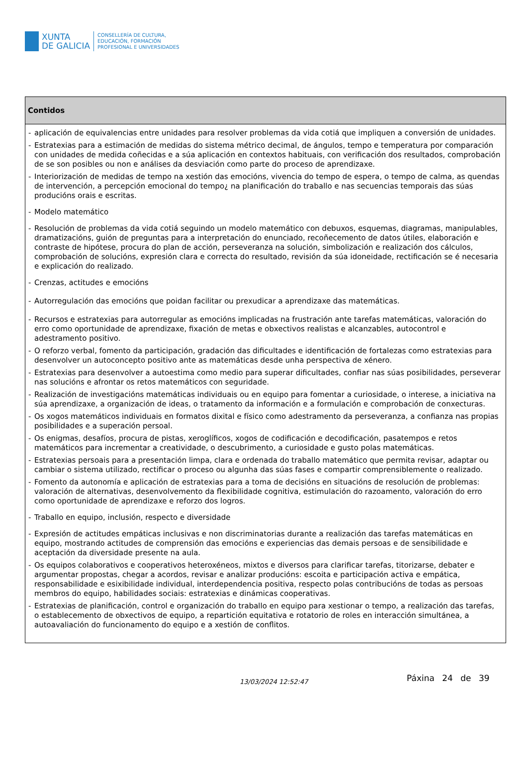XUNTA
DE GALICIA
CONSELLERÍA DE CULTURA,
EDUCACIÓN, FORMACIÓN
PROFESIONAL E UNIVERSIDADES
| Contidos |
| --- |
| - aplicación de equivalencias entre unidades para resolver problemas da vida cotiá que impliquen a conversión de unidades. - Estratexias para a estimación de medidas do sistema métrico decimal, de ángulos, tempo e temperatura por comparación con unidades de medida coñecidas e a súa aplicación en contextos habituais, con verificación dos resultados, comprobación de se son posibles ou non e análises da desviación como parte do proceso de aprendizaxe. - Interiorización de medidas de tempo na xestión das emocións, vivencia do tempo de espera, o tempo de calma, as quendas de intervención, a percepción emocional do tempo¿ na planificación do traballo e nas secuencias temporais das súas producións orais e escritas. - Modelo matemático - Resolución de problemas da vida cotiá seguindo un modelo matemático con debuxos, esquemas, diagramas, manipulables, dramatizacións, guión de preguntas para a interpretación do enunciado, recoñecemento de datos útiles, elaboración e contraste de hipótese, procura do plan de acción, perseveranza na solución, simbolización e realización dos cálculos, comprobación de solucións, expresión clara e correcta do resultado, revisión da súa idoneidade, rectificación se é necesaria e explicación do realizado. - Crenzas, actitudes e emocións - Autorregulación das emocións que poidan facilitar ou prexudicar a aprendizaxe das matemáticas. - Recursos e estratexias para autorregular as emocións implicadas na frustración ante tarefas matemáticas, valoración do erro como oportunidade de aprendizaxe, fixación de metas e obxectivos realistas e alcanzables, autocontrol e adestramento positivo. - O reforzo verbal, fomento da participación, gradación das dificultades e identificación de fortalezas como estratexias para desenvolver un autoconcepto positivo ante as matemáticas desde unha perspectiva de xénero. - Estratexias para desenvolver a autoestima como medio para superar dificultades, confiar nas súas posibilidades, perseverar nas solucións e afrontar os retos matemáticos con seguridade. - Realización de investigacións matemáticas individuais ou en equipo para fomentar a curiosidade, o interese, a iniciativa na súa aprendizaxe, a organización de ideas, o tratamento da información e a formulación e comprobación de conxecturas. - Os xogos matemáticos individuais en formatos dixital e físico como adestramento da perseveranza, a confianza nas propias posibilidades e a superación persoal. - Os enigmas, desafíos, procura de pistas, xeroglíficos, xogos de codificación e decodificación, pasatempos e retos matemáticos para incrementar a creatividade, o descubrimento, a curiosidade e gusto polas matemáticas. - Estratexias persoais para a presentación limpa, clara e ordenada do traballo matemático que permita revisar, adaptar ou cambiar o sistema utilizado, rectificar o proceso ou algunha das súas fases e compartir comprensiblemente o realizado. - Fomento da autonomía e aplicación de estratexias para a toma de decisións en situacións de resolución de problemas: valoración de alternativas, desenvolvemento da flexibilidade cognitiva, estimulación do razoamento, valoración do erro como oportunidade de aprendizaxe e reforzo dos logros. - Traballo en equipo, inclusión, respecto e diversidade - Expresión de actitudes empáticas inclusivas e non discriminatorias durante a realización das tarefas matemáticas en equipo, mostrando actitudes de comprensión das emocións e experiencias das demais persoas e de sensibilidade e aceptación da diversidade presente na aula. - Os equipos colaborativos e cooperativos heteroxéneos, mixtos e diversos para clarificar tarefas, titorizarse, debater e argumentar propostas, chegar a acordos, revisar e analizar producións: escoita e participación activa e empática, responsabilidade e esixibilidade individual, interdependencia positiva, respecto polas contribucións de todas as persoas membros do equipo, habilidades sociais: estratexias e dinámicas cooperativas. - Estratexias de planificación, control e organización do traballo en equipo para xestionar o tempo, a realización das tarefas, o establecemento de obxectivos de equipo, a repartición equitativa e rotatorio de roles en interacción simultánea, a autoavaliación do funcionamento do equipo e a xestión de conflitos. |
13/03/2024 12:52:47 Páxina 24 de 39